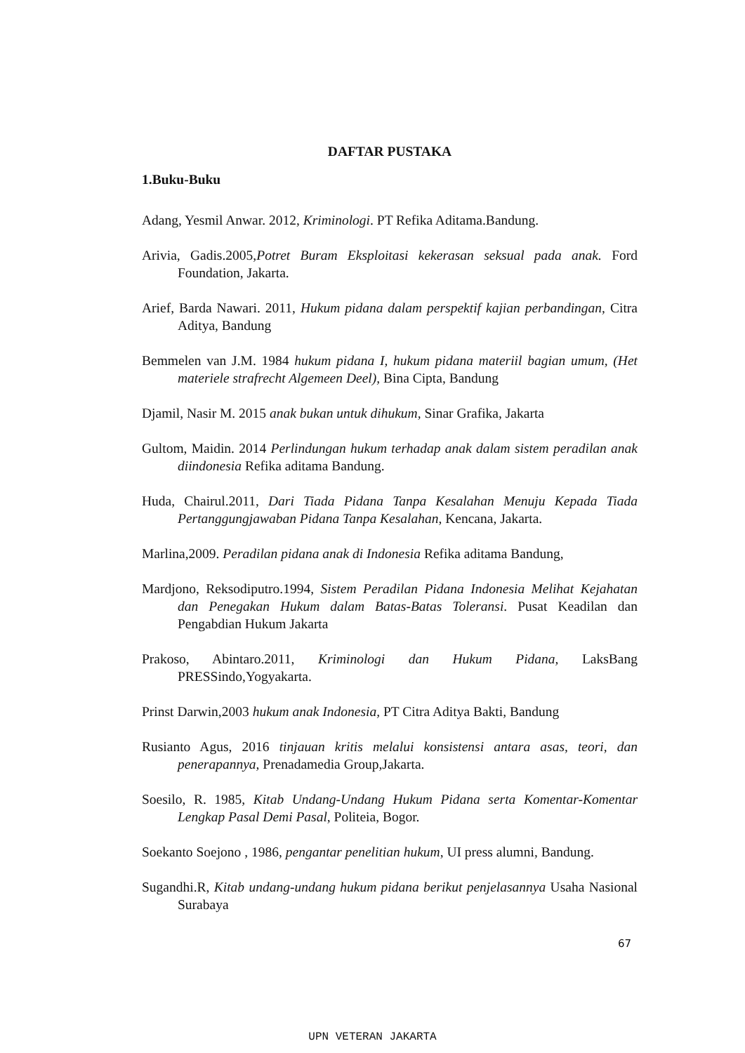DAFTAR PUSTAKA
1.Buku-Buku
Adang, Yesmil Anwar. 2012, Kriminologi. PT Refika Aditama.Bandung.
Arivia, Gadis.2005,Potret Buram Eksploitasi kekerasan seksual pada anak. Ford Foundation, Jakarta.
Arief, Barda Nawari. 2011, Hukum pidana dalam perspektif kajian perbandingan, Citra Aditya, Bandung
Bemmelen van J.M. 1984 hukum pidana I, hukum pidana materiil bagian umum, (Het materiele strafrecht Algemeen Deel), Bina Cipta, Bandung
Djamil, Nasir M. 2015 anak bukan untuk dihukum, Sinar Grafika, Jakarta
Gultom, Maidin. 2014 Perlindungan hukum terhadap anak dalam sistem peradilan anak diindonesia Refika aditama Bandung.
Huda, Chairul.2011, Dari Tiada Pidana Tanpa Kesalahan Menuju Kepada Tiada Pertanggungjawaban Pidana Tanpa Kesalahan, Kencana, Jakarta.
Marlina,2009. Peradilan pidana anak di Indonesia Refika aditama Bandung,
Mardjono, Reksodiputro.1994, Sistem Peradilan Pidana Indonesia Melihat Kejahatan dan Penegakan Hukum dalam Batas-Batas Toleransi. Pusat Keadilan dan Pengabdian Hukum Jakarta
Prakoso, Abintaro.2011, Kriminologi dan Hukum Pidana, LaksBang PRESSindo,Yogyakarta.
Prinst Darwin,2003 hukum anak Indonesia, PT Citra Aditya Bakti, Bandung
Rusianto Agus, 2016 tinjauan kritis melalui konsistensi antara asas, teori, dan penerapannya, Prenadamedia Group,Jakarta.
Soesilo, R. 1985, Kitab Undang-Undang Hukum Pidana serta Komentar-Komentar Lengkap Pasal Demi Pasal, Politeia, Bogor.
Soekanto Soejono , 1986, pengantar penelitian hukum, UI press alumni, Bandung.
Sugandhi.R, Kitab undang-undang hukum pidana berikut penjelasannya Usaha Nasional Surabaya
67
UPN VETERAN JAKARTA